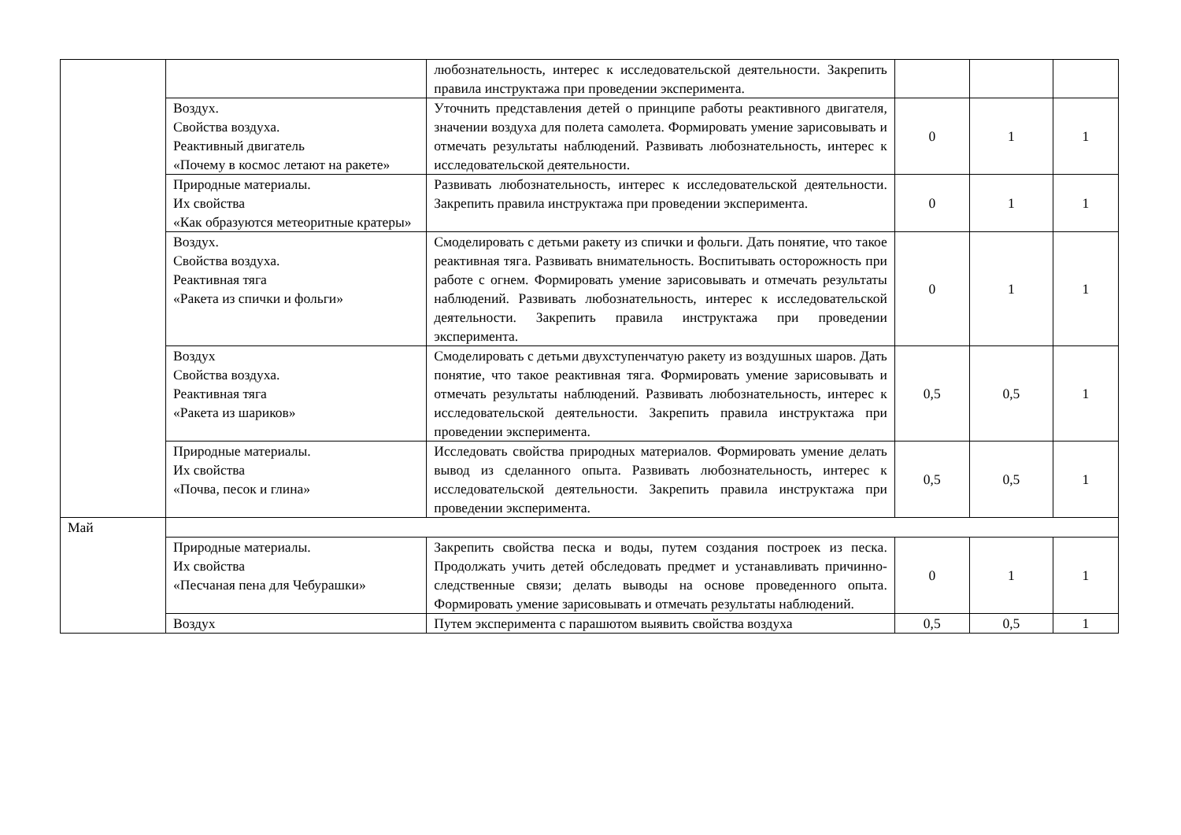| | | любознательность, интерес к исследовательской деятельности. Закрепить правила инструктажа при проведении эксперимента. | | | |
| | Воздух. Свойства воздуха. Реактивный двигатель «Почему в космос летают на ракете» | Уточнить представления детей о принципе работы реактивного двигателя, значении воздуха для полета самолета. Формировать умение зарисовывать и отмечать результаты наблюдений. Развивать любознательность, интерес к исследовательской деятельности. | 0 | 1 | 1 |
| | Природные материалы. Их свойства «Как образуются метеоритные кратеры» | Развивать любознательность, интерес к исследовательской деятельности. Закрепить правила инструктажа при проведении эксперимента. | 0 | 1 | 1 |
| | Воздух. Свойства воздуха. Реактивная тяга «Ракета из спички и фольги» | Смоделировать с детьми ракету из спички и фольги. Дать понятие, что такое реактивная тяга. Развивать внимательность. Воспитывать осторожность при работе с огнем. Формировать умение зарисовывать и отмечать результаты наблюдений. Развивать любознательность, интерес к исследовательской деятельности. Закрепить правила инструктажа при проведении эксперимента. | 0 | 1 | 1 |
| | Воздух Свойства воздуха. Реактивная тяга «Ракета из шариков» | Смоделировать с детьми двухступенчатую ракету из воздушных шаров. Дать понятие, что такое реактивная тяга. Формировать умение зарисовывать и отмечать результаты наблюдений. Развивать любознательность, интерес к исследовательской деятельности. Закрепить правила инструктажа при проведении эксперимента. | 0,5 | 0,5 | 1 |
| | Природные материалы. Их свойства «Почва, песок и глина» | Исследовать свойства природных материалов. Формировать умение делать вывод из сделанного опыта. Развивать любознательность, интерес к исследовательской деятельности. Закрепить правила инструктажа при проведении эксперимента. | 0,5 | 0,5 | 1 |
| Май | | | | | |
| | Природные материалы. Их свойства «Песчаная пена для Чебурашки» | Закрепить свойства песка и воды, путем создания построек из песка. Продолжать учить детей обследовать предмет и устанавливать причинно-следственные связи; делать выводы на основе проведенного опыта. Формировать умение зарисовывать и отмечать результаты наблюдений. | 0 | 1 | 1 |
| | Воздух | Путем эксперимента с парашютом выявить свойства воздуха | 0,5 | 0,5 | 1 |